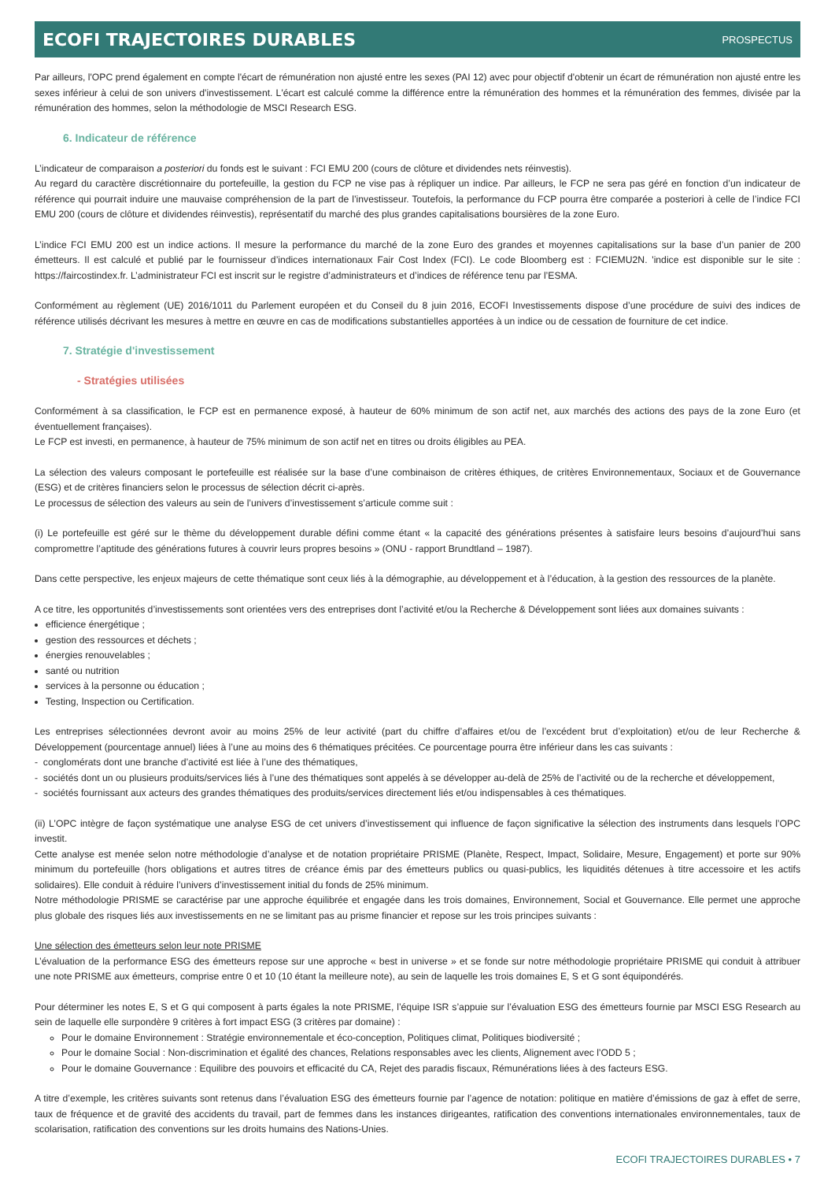ECOFI TRAJECTOIRES DURABLES
PROSPECTUS
Par ailleurs, l'OPC prend également en compte l'écart de rémunération non ajusté entre les sexes (PAI 12) avec pour objectif d'obtenir un écart de rémunération non ajusté entre les sexes inférieur à celui de son univers d'investissement. L'écart est calculé comme la différence entre la rémunération des hommes et la rémunération des femmes, divisée par la rémunération des hommes, selon la méthodologie de MSCI Research ESG.
6. Indicateur de référence
L’indicateur de comparaison a posteriori du fonds est le suivant : FCI EMU 200 (cours de clôture et dividendes nets réinvestis).
Au regard du caractère discrétionnaire du portefeuille, la gestion du FCP ne vise pas à répliquer un indice. Par ailleurs, le FCP ne sera pas géré en fonction d’un indicateur de référence qui pourrait induire une mauvaise compréhension de la part de l’investisseur. Toutefois, la performance du FCP pourra être comparée a posteriori à celle de l’indice FCI EMU 200 (cours de clôture et dividendes réinvestis), représentatif du marché des plus grandes capitalisations boursières de la zone Euro.
L’indice FCI EMU 200 est un indice actions. Il mesure la performance du marché de la zone Euro des grandes et moyennes capitalisations sur la base d’un panier de 200 émetteurs. Il est calculé et publié par le fournisseur d’indices internationaux Fair Cost Index (FCI). Le code Bloomberg est : FCIEMU2N. 'indice est disponible sur le site : https://faircostindex.fr. L’administrateur FCI est inscrit sur le registre d’administrateurs et d’indices de référence tenu par l’ESMA.
Conformément au règlement (UE) 2016/1011 du Parlement européen et du Conseil du 8 juin 2016, ECOFI Investissements dispose d’une procédure de suivi des indices de référence utilisés décrivant les mesures à mettre en œuvre en cas de modifications substantielles apportées à un indice ou de cessation de fourniture de cet indice.
7. Stratégie d'investissement
- Stratégies utilisées
Conformément à sa classification, le FCP est en permanence exposé, à hauteur de 60% minimum de son actif net, aux marchés des actions des pays de la zone Euro (et éventuellement françaises).
Le FCP est investi, en permanence, à hauteur de 75% minimum de son actif net en titres ou droits éligibles au PEA.
La sélection des valeurs composant le portefeuille est réalisée sur la base d’une combinaison de critères éthiques, de critères Environnementaux, Sociaux et de Gouvernance (ESG) et de critères financiers selon le processus de sélection décrit ci-après.
Le processus de sélection des valeurs au sein de l’univers d’investissement s’articule comme suit :
(i) Le portefeuille est géré sur le thème du développement durable défini comme étant « la capacité des générations présentes à satisfaire leurs besoins d’aujourd’hui sans compromettre l’aptitude des générations futures à couvrir leurs propres besoins » (ONU - rapport Brundtland – 1987).
Dans cette perspective, les enjeux majeurs de cette thématique sont ceux liés à la démographie, au développement et à l’éducation, à la gestion des ressources de la planète.
A ce titre, les opportunités d’investissements sont orientées vers des entreprises dont l’activité et/ou la Recherche & Développement sont liées aux domaines suivants :
efficience énergétique ;
gestion des ressources et déchets ;
énergies renouvelables ;
santé ou nutrition
services à la personne ou éducation ;
Testing, Inspection ou Certification.
Les entreprises sélectionnées devront avoir au moins 25% de leur activité (part du chiffre d’affaires et/ou de l’excédent brut d’exploitation) et/ou de leur Recherche & Développement (pourcentage annuel) liées à l’une au moins des 6 thématiques précitées. Ce pourcentage pourra être inférieur dans les cas suivants :
- conglomérats dont une branche d’activité est liée à l’une des thématiques,
- sociétés dont un ou plusieurs produits/services liés à l’une des thématiques sont appelés à se développer au-delà de 25% de l’activité ou de la recherche et développement,
- sociétés fournissant aux acteurs des grandes thématiques des produits/services directement liés et/ou indispensables à ces thématiques.
(ii) L’OPC intègre de façon systématique une analyse ESG de cet univers d’investissement qui influence de façon significative la sélection des instruments dans lesquels l’OPC investit.
Cette analyse est menée selon notre méthodologie d’analyse et de notation propriétaire PRISME (Planète, Respect, Impact, Solidaire, Mesure, Engagement) et porte sur 90% minimum du portefeuille (hors obligations et autres titres de créance émis par des émetteurs publics ou quasi-publics, les liquidités détenues à titre accessoire et les actifs solidaires). Elle conduit à réduire l’univers d’investissement initial du fonds de 25% minimum.
Notre méthodologie PRISME se caractérise par une approche équilibrée et engagée dans les trois domaines, Environnement, Social et Gouvernance. Elle permet une approche plus globale des risques liés aux investissements en ne se limitant pas au prisme financier et repose sur les trois principes suivants :
Une sélection des émetteurs selon leur note PRISME
L’évaluation de la performance ESG des émetteurs repose sur une approche « best in universe » et se fonde sur notre méthodologie propriétaire PRISME qui conduit à attribuer une note PRISME aux émetteurs, comprise entre 0 et 10 (10 étant la meilleure note), au sein de laquelle les trois domaines E, S et G sont équipondérés.
Pour déterminer les notes E, S et G qui composent à parts égales la note PRISME, l’équipe ISR s’appuie sur l’évaluation ESG des émetteurs fournie par MSCI ESG Research au sein de laquelle elle surpondère 9 critères à fort impact ESG (3 critères par domaine) :
Pour le domaine Environnement : Stratégie environnementale et éco-conception, Politiques climat, Politiques biodiversité ;
Pour le domaine Social : Non-discrimination et égalité des chances, Relations responsables avec les clients, Alignement avec l’ODD 5 ;
Pour le domaine Gouvernance : Equilibre des pouvoirs et efficacité du CA, Rejet des paradis fiscaux, Rémunérations liées à des facteurs ESG.
A titre d’exemple, les critères suivants sont retenus dans l’évaluation ESG des émetteurs fournie par l’agence de notation: politique en matière d’émissions de gaz à effet de serre, taux de fréquence et de gravité des accidents du travail, part de femmes dans les instances dirigeantes, ratification des conventions internationales environnementales, taux de scolarisation, ratification des conventions sur les droits humains des Nations-Unies.
ECOFI TRAJECTOIRES DURABLES • 7